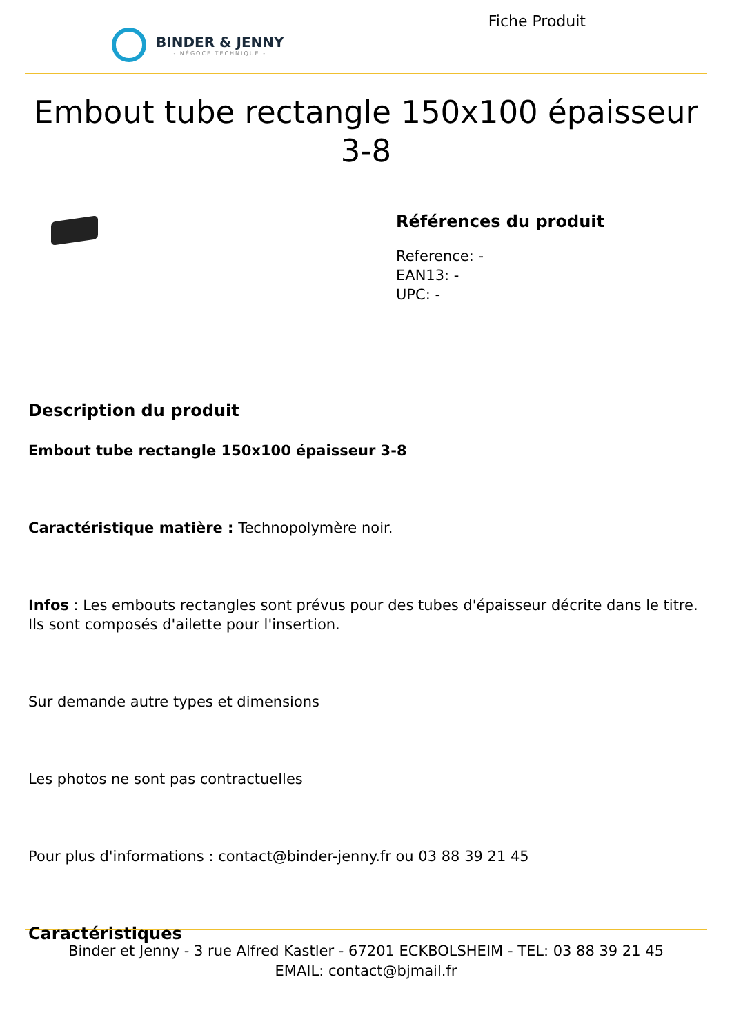BINDER & JENNY
- NÉGOCE TECHNIQUE -
Fiche Produit
Embout tube rectangle 150x100 épaisseur 3-8
Références du produit
Reference: -
EAN13: -
UPC: -
Description du produit
Embout tube rectangle 150x100 épaisseur 3-8
Caractéristique matière : Technopolymère noir.
Infos : Les embouts rectangles sont prévus pour des tubes d'épaisseur décrite dans le titre. Ils sont composés d'ailette pour l'insertion.
Sur demande autre types et dimensions
Les photos ne sont pas contractuelles
Pour plus d'informations : contact@binder-jenny.fr ou 03 88 39 21 45
Caractéristiques
Binder et Jenny - 3 rue Alfred Kastler - 67201 ECKBOLSHEIM - TEL: 03 88 39 21 45
EMAIL: contact@bjmail.fr